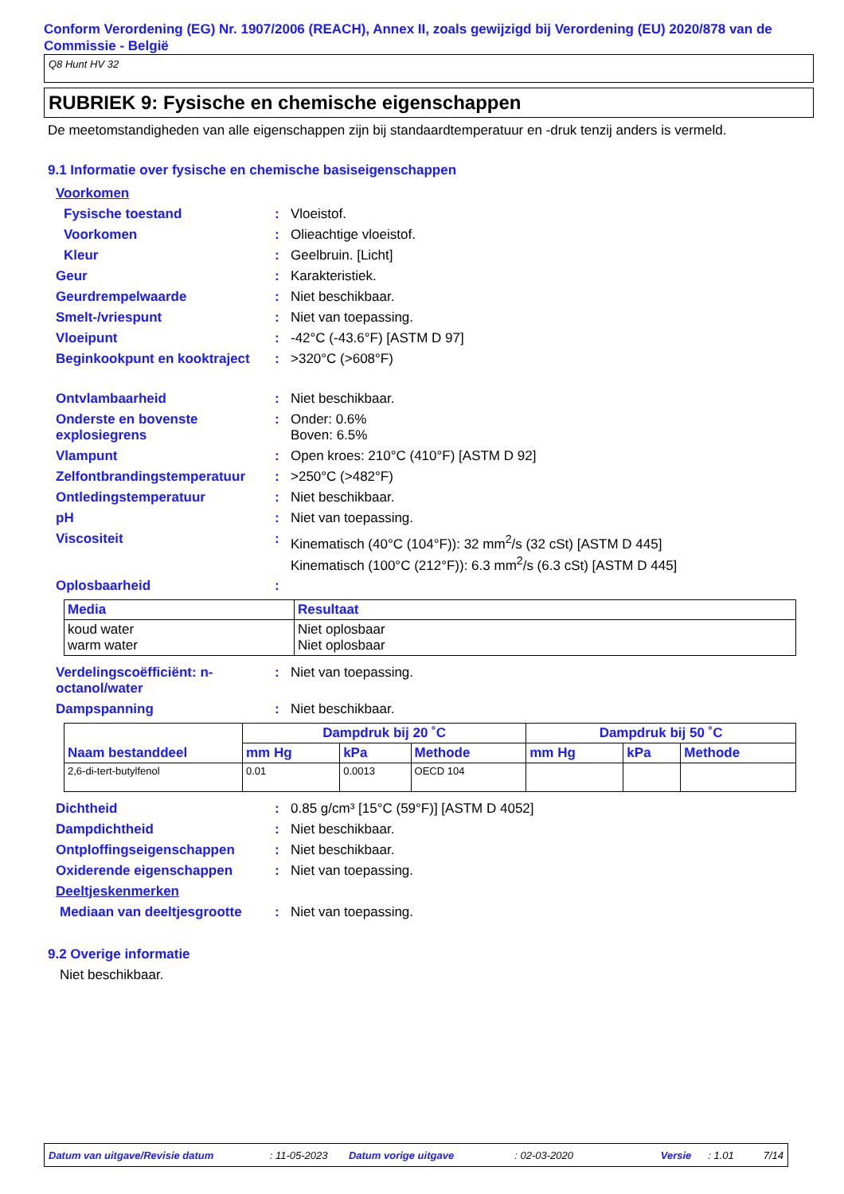Conform Verordening (EG) Nr. 1907/2006 (REACH), Annex II, zoals gewijzigd bij Verordening (EU) 2020/878 van de Commissie - België
Q8 Hunt HV 32
RUBRIEK 9: Fysische en chemische eigenschappen
De meetomstandigheden van alle eigenschappen zijn bij standaardtemperatuur en -druk tenzij anders is vermeld.
9.1 Informatie over fysische en chemische basiseigenschappen
Voorkomen
Fysische toestand: Vloeistof.
Voorkomen: Olieachtige vloeistof.
Kleur: Geelbruin. [Licht]
Geur: Karakteristiek.
Geurdrempelwaarde: Niet beschikbaar.
Smelt-/vriespunt: Niet van toepassing.
Vloeipunt: -42°C (-43.6°F) [ASTM D 97]
Beginkookpunt en kooktraject: >320°C (>608°F)
Ontvlambaarheid: Niet beschikbaar.
Onderste en bovenste explosiegrens: Onder: 0.6%
Boven: 6.5%
Vlampunt: Open kroes: 210°C (410°F) [ASTM D 92]
Zelfontbrandingstemperatuur: >250°C (>482°F)
Ontledingstemperatuur: Niet beschikbaar.
pH: Niet van toepassing.
Viscositeit: Kinematisch (40°C (104°F)): 32 mm<sup>2</sup>/s (32 cSt) [ASTM D 445]
Kinematisch (100°C (212°F)): 6.3 mm<sup>2</sup>/s (6.3 cSt) [ASTM D 445]
Oplosbaarheid:
| Media | Resultaat |
| --- | --- |
| koud water warm water | Niet oplosbaar Niet oplosbaar |
Verdelingscoëfficiënt: n-octanol/water: Niet van toepassing.
Dampspanning: Niet beschikbaar.
| Naam bestanddeel | Dampdruk bij 20 ˚C | | | Dampdruk bij 50 ˚C | | |
| --- | --- | --- | --- | --- | --- | --- |
| | mm Hg | kPa | Methode | mm Hg | kPa | Methode |
| 2,6-di-tert-butylfenol | 0.01 | 0.0013 | OECD 104 | | | |
Dichtheid: 0.85 g/cm³ [15°C (59°F)] [ASTM D 4052]
Dampdichtheid: Niet beschikbaar.
Ontploffingseigenschappen: Niet beschikbaar.
Oxiderende eigenschappen: Niet van toepassing.
Deeltjeskenmerken
Mediaan van deeltjesgrootte: Niet van toepassing.
9.2 Overige informatie
Niet beschikbaar.
Datum van uitgave/Revisie datum: 11-05-2023 Datum vorige uitgave: 02-03-2020 Versie: 1.01 7/14